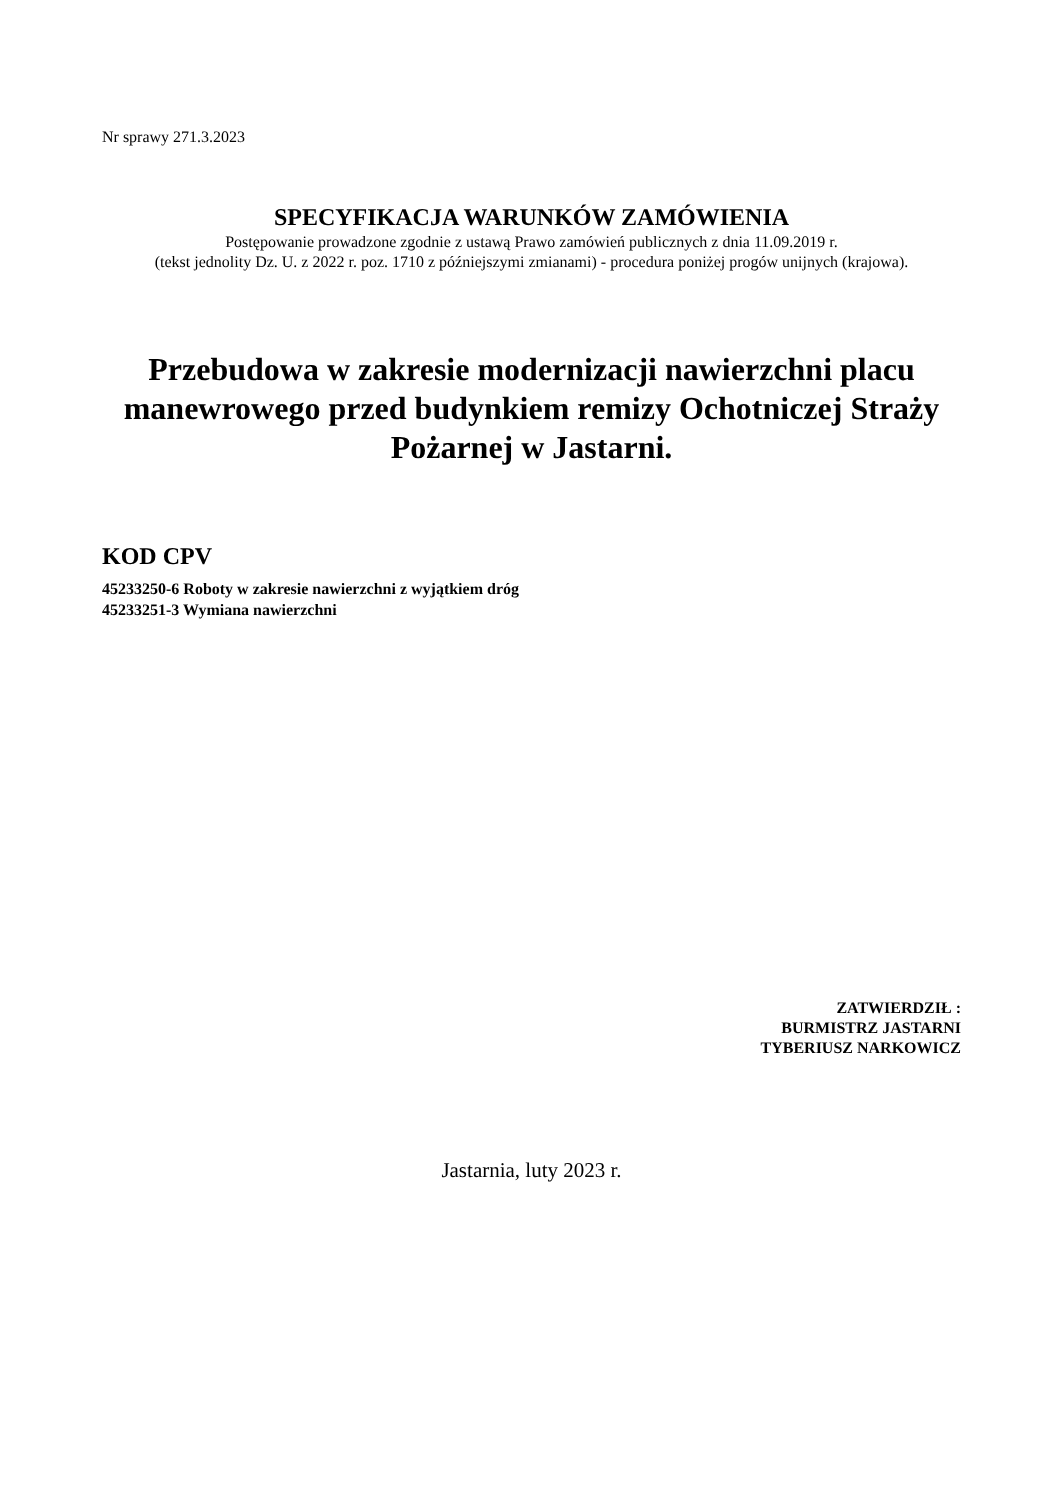Nr sprawy 271.3.2023
SPECYFIKACJA WARUNKÓW ZAMÓWIENIA
Postępowanie prowadzone zgodnie z ustawą Prawo zamówień publicznych z dnia 11.09.2019 r.
(tekst jednolity Dz. U. z 2022 r. poz. 1710 z późniejszymi zmianami) - procedura poniżej progów unijnych (krajowa).
Przebudowa w zakresie modernizacji nawierzchni placu manewrowego przed budynkiem remizy Ochotniczej Straży Pożarnej w Jastarni.
KOD CPV
45233250-6 Roboty w zakresie nawierzchni z wyjątkiem dróg
45233251-3 Wymiana nawierzchni
ZATWIERDZIŁ :
BURMISTRZ JASTARNI
TYBERIUSZ NARKOWICZ
Jastarnia, luty 2023 r.